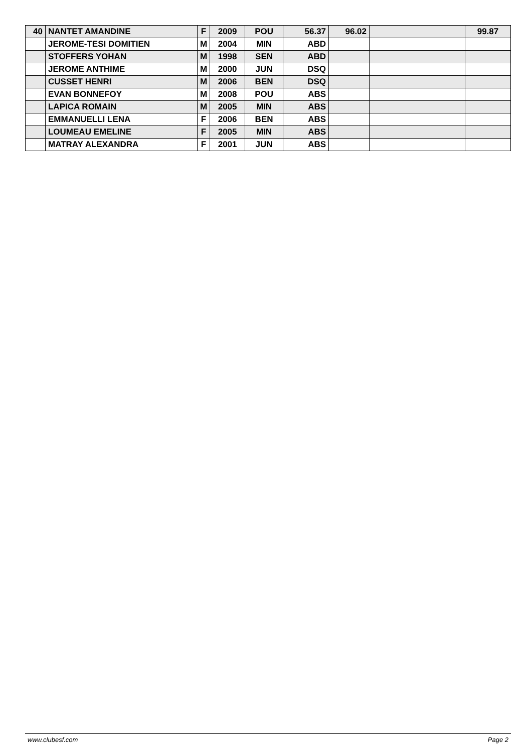| 40 | NANTET AMANDINE | F | 2009 | POU | 56.37 | 96.02 | | 99.87 |
| | JEROME-TESI DOMITIEN | M | 2004 | MIN | ABD | | | |
| | STOFFERS YOHAN | M | 1998 | SEN | ABD | | | |
| | JEROME ANTHIME | M | 2000 | JUN | DSQ | | | |
| | CUSSET HENRI | M | 2006 | BEN | DSQ | | | |
| | EVAN BONNEFOY | M | 2008 | POU | ABS | | | |
| | LAPICA ROMAIN | M | 2005 | MIN | ABS | | | |
| | EMMANUELLI LENA | F | 2006 | BEN | ABS | | | |
| | LOUMEAU EMELINE | F | 2005 | MIN | ABS | | | |
| | MATRAY ALEXANDRA | F | 2001 | JUN | ABS | | | |
www.clubesf.com Page 2